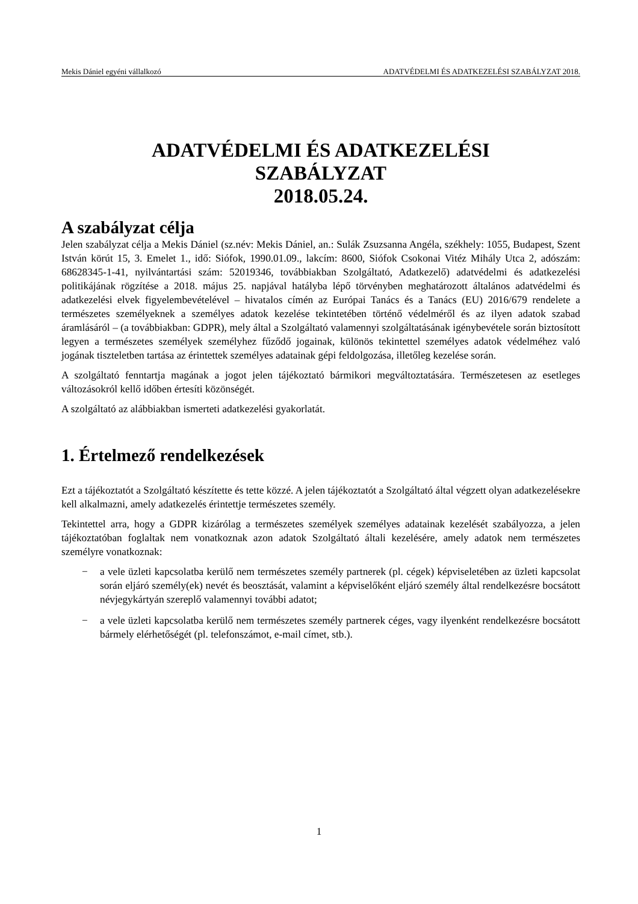Mekis Dániel egyéni vállalkozó ADATVÉDELMI ÉS ADATKEZELÉSI SZABÁLYZAT 2018.
ADATVÉDELMI ÉS ADATKEZELÉSI
SZABÁLYZAT
2018.05.24.
A szabályzat célja
Jelen szabályzat célja a Mekis Dániel (sz.név: Mekis Dániel, an.: Sulák Zsuzsanna Angéla, székhely: 1055, Budapest, Szent István körút 15, 3. Emelet 1., idő: Siófok, 1990.01.09., lakcím: 8600, Siófok Csokonai Vitéz Mihály Utca 2, adószám: 68628345-1-41, nyilvántartási szám: 52019346, továbbiakban Szolgáltató, Adatkezelő) adatvédelmi és adatkezelési politikájának rögzítése a 2018. május 25. napjával hatályba lépő törvényben meghatározott általános adatvédelmi és adatkezelési elvek figyelembevételével – hivatalos címén az Európai Tanács és a Tanács (EU) 2016/679 rendelete a természetes személyeknek a személyes adatok kezelése tekintetében történő védelméről és az ilyen adatok szabad áramlásáról – (a továbbiakban: GDPR), mely által a Szolgáltató valamennyi szolgáltatásának igénybevétele során biztosított legyen a természetes személyek személyhez fűződő jogainak, különös tekintettel személyes adatok védelméhez való jogának tiszteletben tartása az érintettek személyes adatainak gépi feldolgozása, illetőleg kezelése során.
A szolgáltató fenntartja magának a jogot jelen tájékoztató bármikori megváltoztatására. Természetesen az esetleges változásokról kellő időben értesíti közönségét.
A szolgáltató az alábbiakban ismerteti adatkezelési gyakorlatát.
1. Értelmező rendelkezések
Ezt a tájékoztatót a Szolgáltató készítette és tette közzé. A jelen tájékoztatót a Szolgáltató által végzett olyan adatkezelésekre kell alkalmazni, amely adatkezelés érintettje természetes személy.
Tekintettel arra, hogy a GDPR kizárólag a természetes személyek személyes adatainak kezelését szabályozza, a jelen tájékoztatóban foglaltak nem vonatkoznak azon adatok Szolgáltató általi kezelésére, amely adatok nem természetes személyre vonatkoznak:
− a vele üzleti kapcsolatba kerülő nem természetes személy partnerek (pl. cégek) képviseletében az üzleti kapcsolat során eljáró személy(ek) nevét és beosztását, valamint a képviselőként eljáró személy által rendelkezésre bocsátott névjegykártyán szereplő valamennyi további adatot;
− a vele üzleti kapcsolatba kerülő nem természetes személy partnerek céges, vagy ilyenként rendelkezésre bocsátott bármely elérhetőségét (pl. telefonszámot, e-mail címet, stb.).
1